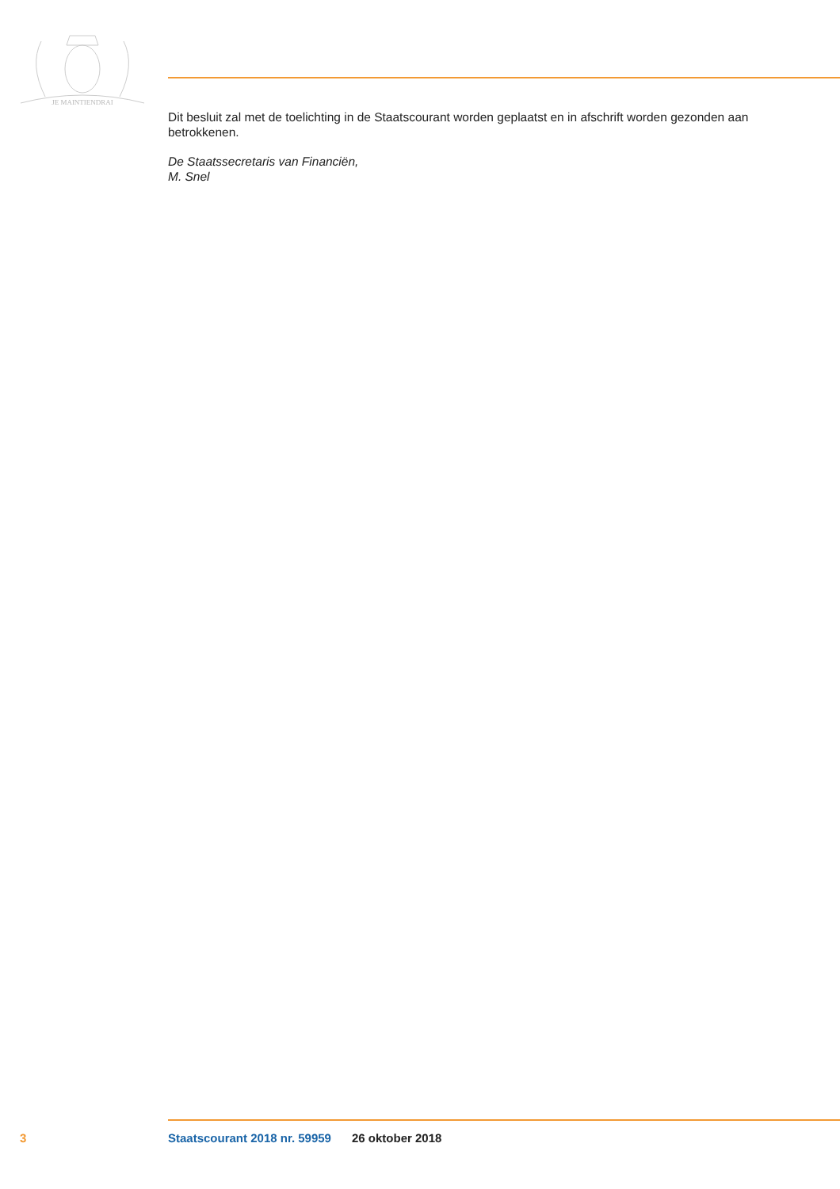JE MAINTIENDRAI
Dit besluit zal met de toelichting in de Staatscourant worden geplaatst en in afschrift worden gezonden aan betrokkenen.
De Staatssecretaris van Financiën,
M. Snel
3 Staatscourant 2018 nr. 59959 26 oktober 2018